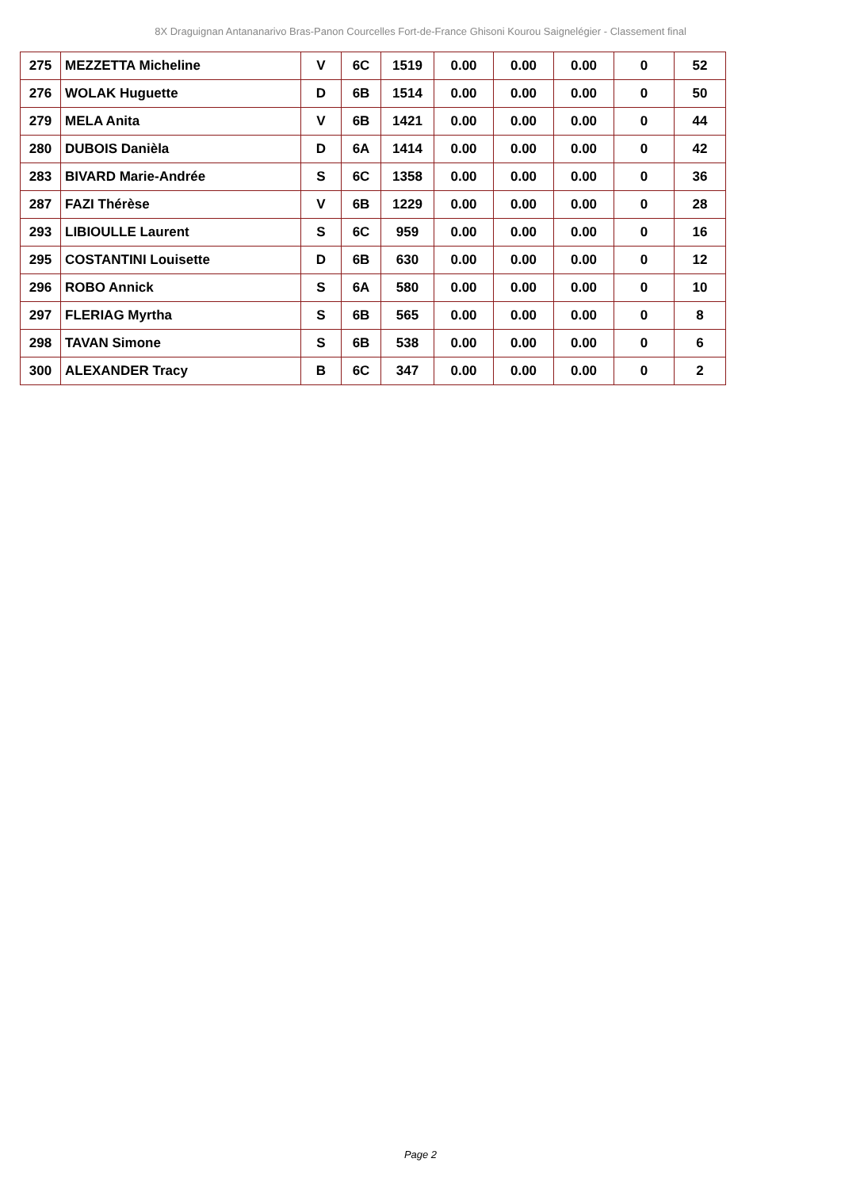8X Draguignan Antananarivo Bras-Panon Courcelles Fort-de-France Ghisoni Kourou Saignelégier - Classement final
| 275 | MEZZETTA Micheline | V | 6C | 1519 | 0.00 | 0.00 | 0.00 | 0 | 52 |
| 276 | WOLAK Huguette | D | 6B | 1514 | 0.00 | 0.00 | 0.00 | 0 | 50 |
| 279 | MELA Anita | V | 6B | 1421 | 0.00 | 0.00 | 0.00 | 0 | 44 |
| 280 | DUBOIS Danièla | D | 6A | 1414 | 0.00 | 0.00 | 0.00 | 0 | 42 |
| 283 | BIVARD Marie-Andrée | S | 6C | 1358 | 0.00 | 0.00 | 0.00 | 0 | 36 |
| 287 | FAZI Thérèse | V | 6B | 1229 | 0.00 | 0.00 | 0.00 | 0 | 28 |
| 293 | LIBIOULLE Laurent | S | 6C | 959 | 0.00 | 0.00 | 0.00 | 0 | 16 |
| 295 | COSTANTINI Louisette | D | 6B | 630 | 0.00 | 0.00 | 0.00 | 0 | 12 |
| 296 | ROBO Annick | S | 6A | 580 | 0.00 | 0.00 | 0.00 | 0 | 10 |
| 297 | FLERIAG Myrtha | S | 6B | 565 | 0.00 | 0.00 | 0.00 | 0 | 8 |
| 298 | TAVAN Simone | S | 6B | 538 | 0.00 | 0.00 | 0.00 | 0 | 6 |
| 300 | ALEXANDER Tracy | B | 6C | 347 | 0.00 | 0.00 | 0.00 | 0 | 2 |
Page 2